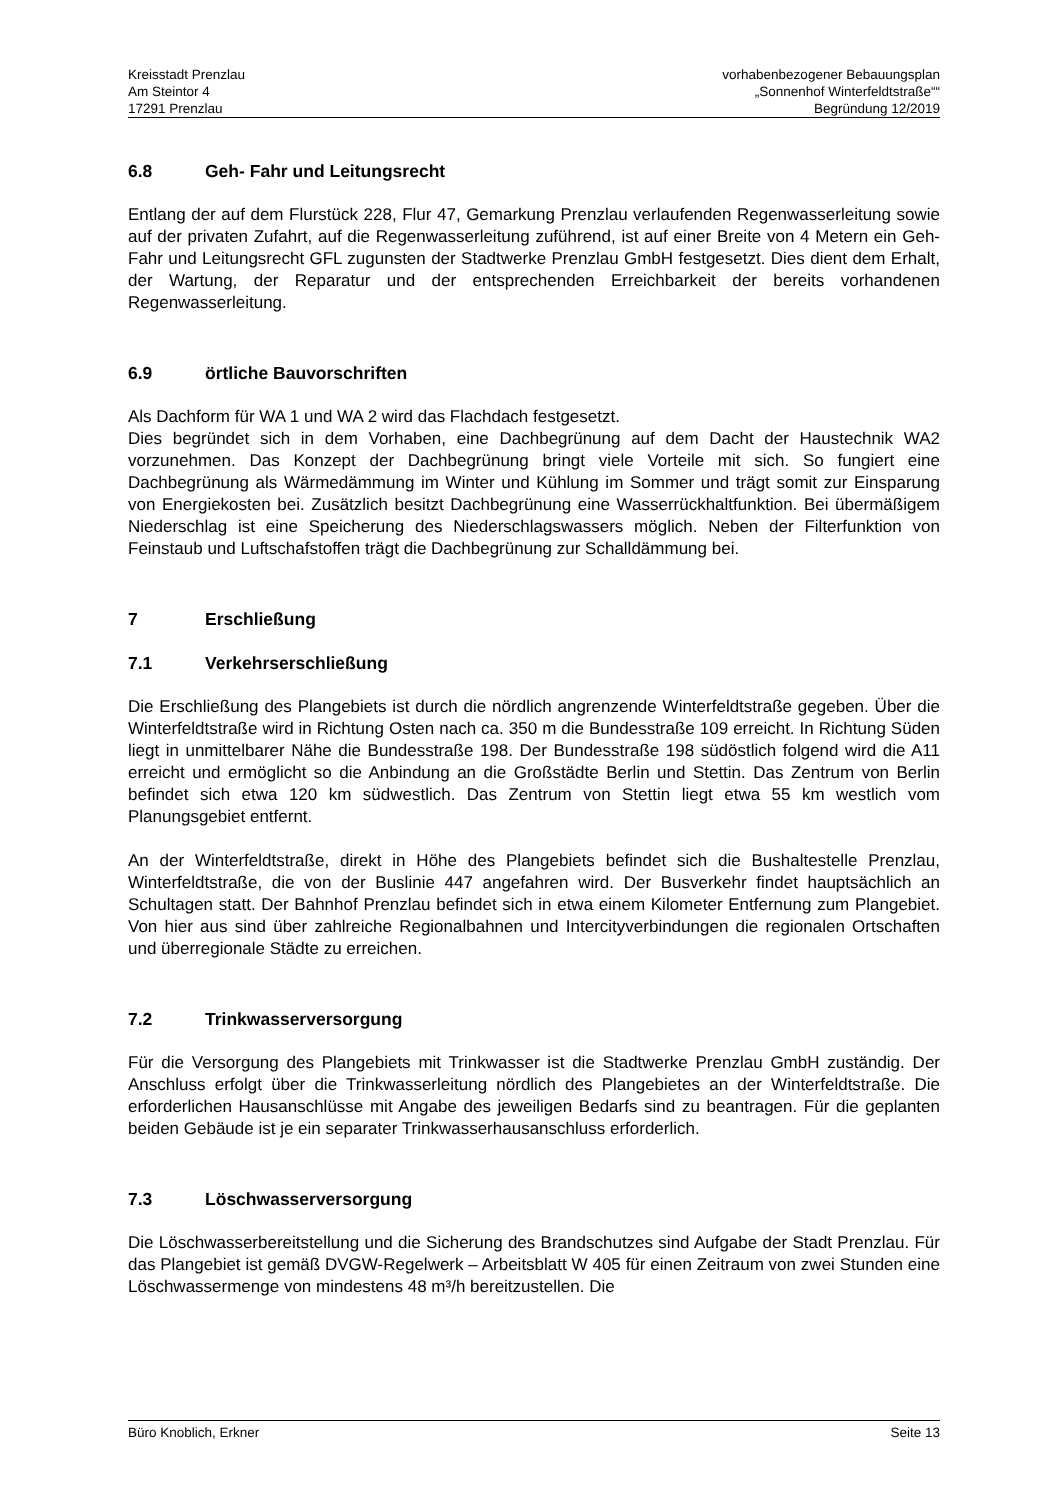Kreisstadt Prenzlau
Am Steintor 4
17291 Prenzlau
vorhabenbezogener Bebauungsplan
„Sonnenhof Winterfeldtstraße““
Begründung 12/2019
6.8 Geh- Fahr und Leitungsrecht
Entlang der auf dem Flurstück 228, Flur 47, Gemarkung Prenzlau verlaufenden Regenwasserleitung sowie auf der privaten Zufahrt, auf die Regenwasserleitung zuführend, ist auf einer Breite von 4 Metern ein Geh- Fahr und Leitungsrecht GFL zugunsten der Stadtwerke Prenzlau GmbH festgesetzt. Dies dient dem Erhalt, der Wartung, der Reparatur und der entsprechenden Erreichbarkeit der bereits vorhandenen Regenwasserleitung.
6.9 örtliche Bauvorschriften
Als Dachform für WA 1 und WA 2 wird das Flachdach festgesetzt.
Dies begründet sich in dem Vorhaben, eine Dachbegrünung auf dem Dacht der Haustechnik WA2 vorzunehmen. Das Konzept der Dachbegrünung bringt viele Vorteile mit sich. So fungiert eine Dachbegrünung als Wärmedämmung im Winter und Kühlung im Sommer und trägt somit zur Einsparung von Energiekosten bei. Zusätzlich besitzt Dachbegrünung eine Wasserrückhaltfunktion. Bei übermäßigem Niederschlag ist eine Speicherung des Niederschlagswassers möglich. Neben der Filterfunktion von Feinstaub und Luftschafstoffen trägt die Dachbegrünung zur Schalldämmung bei.
7 Erschließung
7.1 Verkehrserschließung
Die Erschließung des Plangebiets ist durch die nördlich angrenzende Winterfeldtstraße gegeben. Über die Winterfeldtstraße wird in Richtung Osten nach ca. 350 m die Bundesstraße 109 erreicht. In Richtung Süden liegt in unmittelbarer Nähe die Bundesstraße 198. Der Bundesstraße 198 südöstlich folgend wird die A11 erreicht und ermöglicht so die Anbindung an die Großstädte Berlin und Stettin. Das Zentrum von Berlin befindet sich etwa 120 km südwestlich. Das Zentrum von Stettin liegt etwa 55 km westlich vom Planungsgebiet entfernt.
An der Winterfeldtstraße, direkt in Höhe des Plangebiets befindet sich die Bushaltestelle Prenzlau, Winterfeldtstraße, die von der Buslinie 447 angefahren wird. Der Busverkehr findet hauptsächlich an Schultagen statt. Der Bahnhof Prenzlau befindet sich in etwa einem Kilometer Entfernung zum Plangebiet. Von hier aus sind über zahlreiche Regionalbahnen und Intercityverbindungen die regionalen Ortschaften und überregionale Städte zu erreichen.
7.2 Trinkwasserversorgung
Für die Versorgung des Plangebiets mit Trinkwasser ist die Stadtwerke Prenzlau GmbH zuständig. Der Anschluss erfolgt über die Trinkwasserleitung nördlich des Plangebietes an der Winterfeldtstraße. Die erforderlichen Hausanschlüsse mit Angabe des jeweiligen Bedarfs sind zu beantragen. Für die geplanten beiden Gebäude ist je ein separater Trinkwasserhausanschluss erforderlich.
7.3 Löschwasserversorgung
Die Löschwasserbereitstellung und die Sicherung des Brandschutzes sind Aufgabe der Stadt Prenzlau. Für das Plangebiet ist gemäß DVGW-Regelwerk – Arbeitsblatt W 405 für einen Zeitraum von zwei Stunden eine Löschwassermenge von mindestens 48 m³/h bereitzustellen. Die
Büro Knoblich, Erkner Seite 13